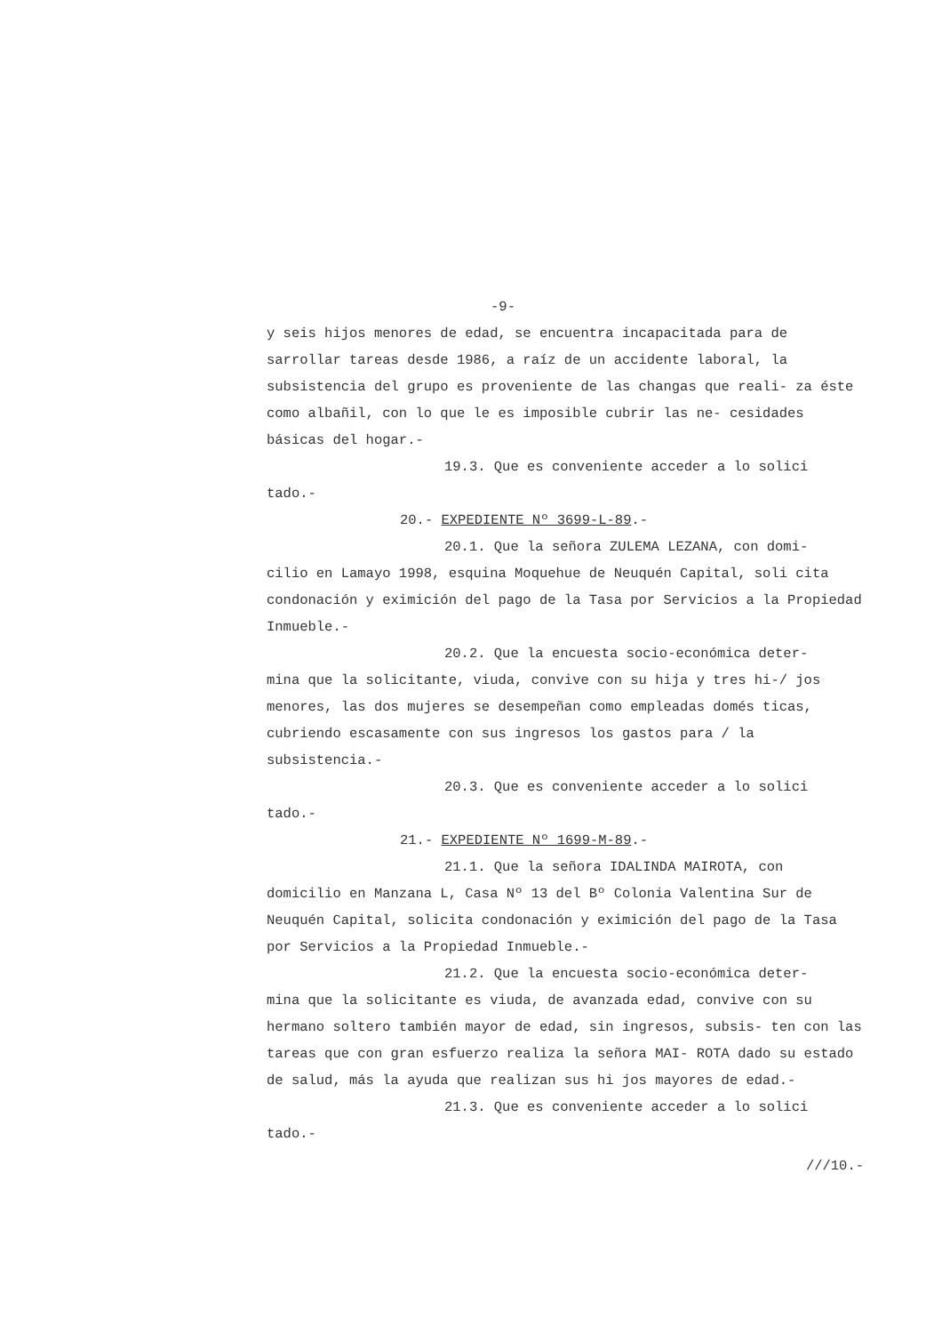-9-
y seis hijos menores de edad, se encuentra incapacitada para de sarrollar tareas desde 1986, a raíz de un accidente laboral, la subsistencia del grupo es proveniente de las changas que reali- za éste como albañil, con lo que le es imposible cubrir las ne- cesidades básicas del hogar.-
19.3. Que es conveniente acceder a lo solici
tado.-
20.- EXPEDIENTE Nº 3699-L-89.-
20.1. Que la señora ZULEMA LEZANA, con domi-
cilio en Lamayo 1998, esquina Moquehue de Neuquén Capital, soli cita condonación y eximición del pago de la Tasa por Servicios a la Propiedad Inmueble.-
20.2. Que la encuesta socio-económica deter-
mina que la solicitante, viuda, convive con su hija y tres hi-/ jos menores, las dos mujeres se desempeñan como empleadas domés ticas, cubriendo escasamente con sus ingresos los gastos para / la subsistencia.-
20.3. Que es conveniente acceder a lo solici
tado.-
21.- EXPEDIENTE Nº 1699-M-89.-
21.1. Que la señora IDALINDA MAIROTA, con
domicilio en Manzana L, Casa Nº 13 del Bº Colonia Valentina Sur de Neuquén Capital, solicita condonación y eximición del pago de la Tasa por Servicios a la Propiedad Inmueble.-
21.2. Que la encuesta socio-económica deter-
mina que la solicitante es viuda, de avanzada edad, convive con su hermano soltero también mayor de edad, sin ingresos, subsis- ten con las tareas que con gran esfuerzo realiza la señora MAI- ROTA dado su estado de salud, más la ayuda que realizan sus hi jos mayores de edad.-
21.3. Que es conveniente acceder a lo solici
tado.-
///10.-